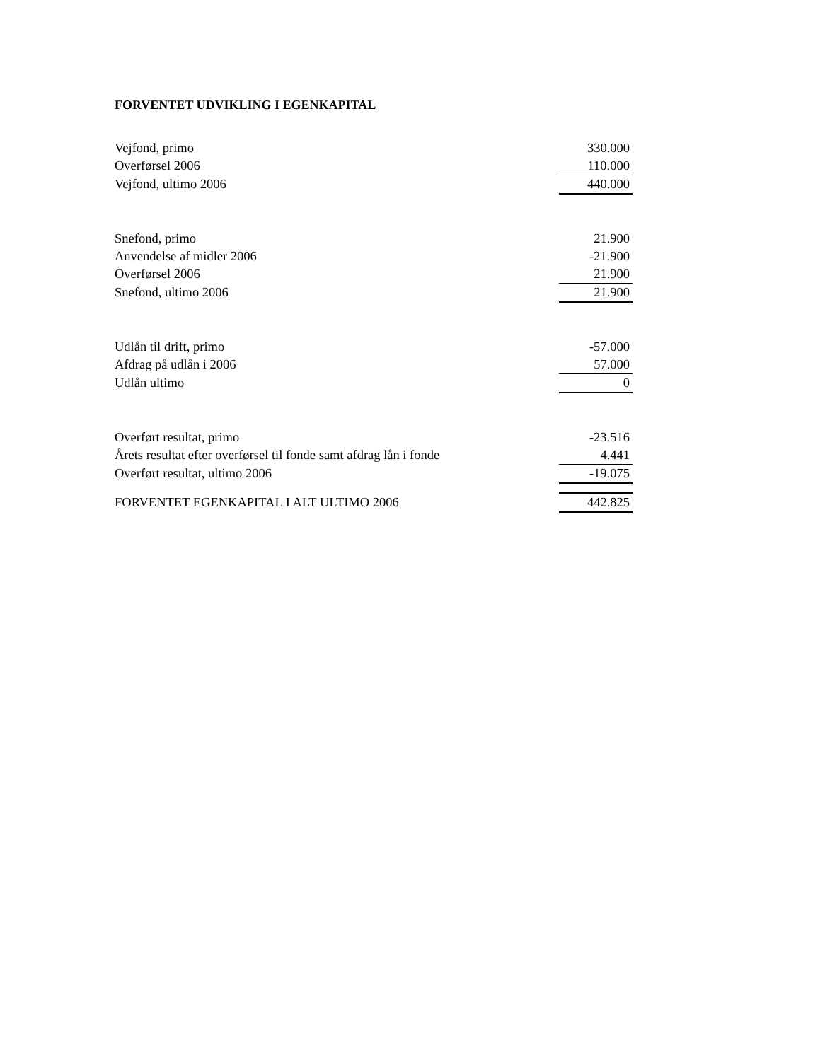FORVENTET UDVIKLING I EGENKAPITAL
| Vejfond, primo | 330.000 |
| Overførsel 2006 | 110.000 |
| Vejfond, ultimo 2006 | 440.000 |
| Snefond, primo | 21.900 |
| Anvendelse af midler 2006 | -21.900 |
| Overførsel 2006 | 21.900 |
| Snefond, ultimo 2006 | 21.900 |
| Udlån til drift, primo | -57.000 |
| Afdrag på udlån i 2006 | 57.000 |
| Udlån ultimo | 0 |
| Overført resultat, primo | -23.516 |
| Årets resultat efter overførsel til fonde samt afdrag lån i fonde | 4.441 |
| Overført resultat, ultimo 2006 | -19.075 |
| FORVENTET EGENKAPITAL I ALT ULTIMO 2006 | 442.825 |